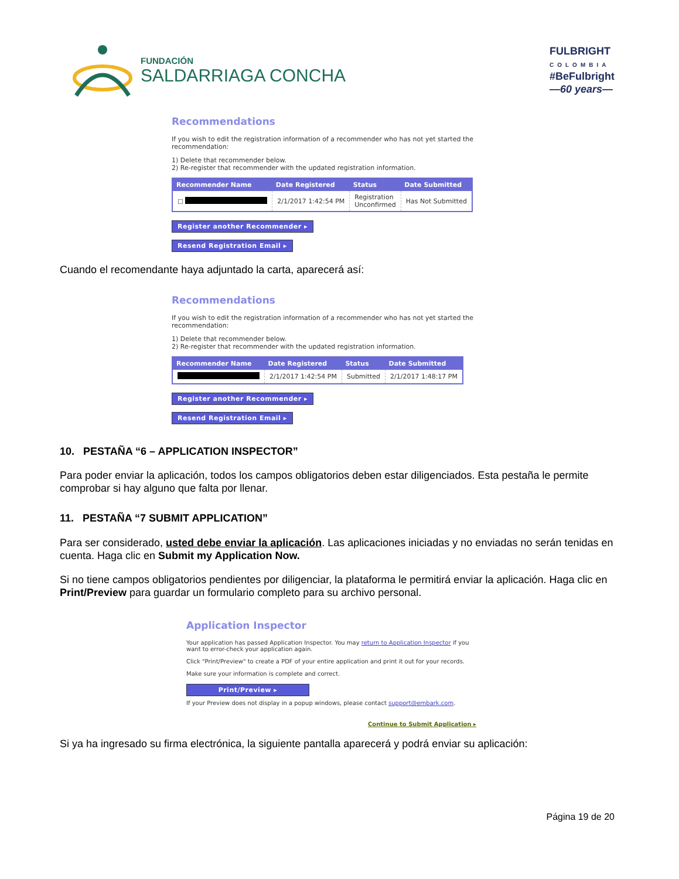FUNDACIÓN
SALDARRIAGA CONCHA
FULBRIGHT
COLOMBIA
#BeFulbright
—60 years—
Recommendations
If you wish to edit the registration information of a recommender who has not yet started the
recommendation:
1) Delete that recommender below.
2) Re-register that recommender with the updated registration information.
| Recommender Name | Date Registered | Status | Date Submitted |
| --- | --- | --- | --- |
| ☐ | 2/1/2017 1:42:54 PM | Registration Unconfirmed | Has Not Submitted |
Register another Recommender ▸
Resend Registration Email ▸
Cuando el recomendante haya adjuntado la carta, aparecerá así:
Recommendations
If you wish to edit the registration information of a recommender who has not yet started the
recommendation:
1) Delete that recommender below.
2) Re-register that recommender with the updated registration information.
| Recommender Name | Date Registered | Status | Date Submitted |
| --- | --- | --- | --- |
| | 2/1/2017 1:42:54 PM | Submitted | 2/1/2017 1:48:17 PM |
Register another Recommender ▸
Resend Registration Email ▸
10. PESTAÑA “6 – APPLICATION INSPECTOR”
Para poder enviar la aplicación, todos los campos obligatorios deben estar diligenciados. Esta pestaña le permite comprobar si hay alguno que falta por llenar.
11. PESTAÑA “7 SUBMIT APPLICATION”
Para ser considerado, usted debe enviar la aplicación. Las aplicaciones iniciadas y no enviadas no serán tenidas en cuenta. Haga clic en Submit my Application Now.
Si no tiene campos obligatorios pendientes por diligenciar, la plataforma le permitirá enviar la aplicación. Haga clic en Print/Preview para guardar un formulario completo para su archivo personal.
Application Inspector
Your application has passed Application Inspector. You may return to Application Inspector if you
want to error-check your application again.
Click "Print/Preview" to create a PDF of your entire application and print it out for your records.
Make sure your information is complete and correct.
Print/Preview ▸
If your Preview does not display in a popup windows, please contact support@embark.com.
Continue to Submit Application ▸
Si ya ha ingresado su firma electrónica, la siguiente pantalla aparecerá y podrá enviar su aplicación:
Página 19 de 20